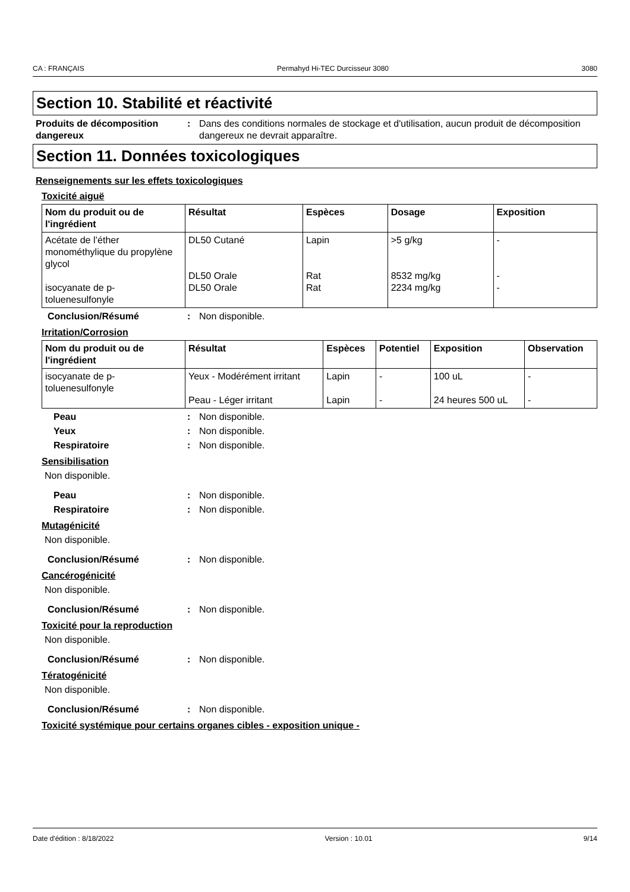CA : FRANÇAIS Permahyd Hi-TEC Durcisseur 3080 3080
Section 10. Stabilité et réactivité
Produits de décomposition dangereux
: Dans des conditions normales de stockage et d'utilisation, aucun produit de décomposition dangereux ne devrait apparaître.
Section 11. Données toxicologiques
Renseignements sur les effets toxicologiques
Toxicité aiguë
| Nom du produit ou de l'ingrédient | Résultat | Espèces | Dosage | Exposition |
| --- | --- | --- | --- | --- |
| Acétate de l’éther monométhylique du propylène glycol isocyanate de p-toluenesulfonyle | DL50 Cutané DL50 Orale DL50 Orale | Lapin Rat Rat | >5 g/kg 8532 mg/kg 2234 mg/kg | - - - |
Conclusion/Résumé : Non disponible.
Irritation/Corrosion
| Nom du produit ou de l'ingrédient | Résultat | Espèces | Potentiel | Exposition | Observation |
| --- | --- | --- | --- | --- | --- |
| isocyanate de p-toluenesulfonyle | Yeux - Modérément irritant Peau - Léger irritant | Lapin Lapin | - - | 100 uL 24 heures 500 uL | - - |
Peau : Non disponible.
Yeux : Non disponible.
Respiratoire : Non disponible.
Sensibilisation
Non disponible.
Peau : Non disponible.
Respiratoire : Non disponible.
Mutagénicité
Non disponible.
Conclusion/Résumé : Non disponible.
Cancérogénicité
Non disponible.
Conclusion/Résumé : Non disponible.
Toxicité pour la reproduction
Non disponible.
Conclusion/Résumé : Non disponible.
Tératogénicité
Non disponible.
Conclusion/Résumé : Non disponible.
Toxicité systémique pour certains organes cibles - exposition unique -
Date d'édition : 8/18/2022 Version : 10.01 9/14